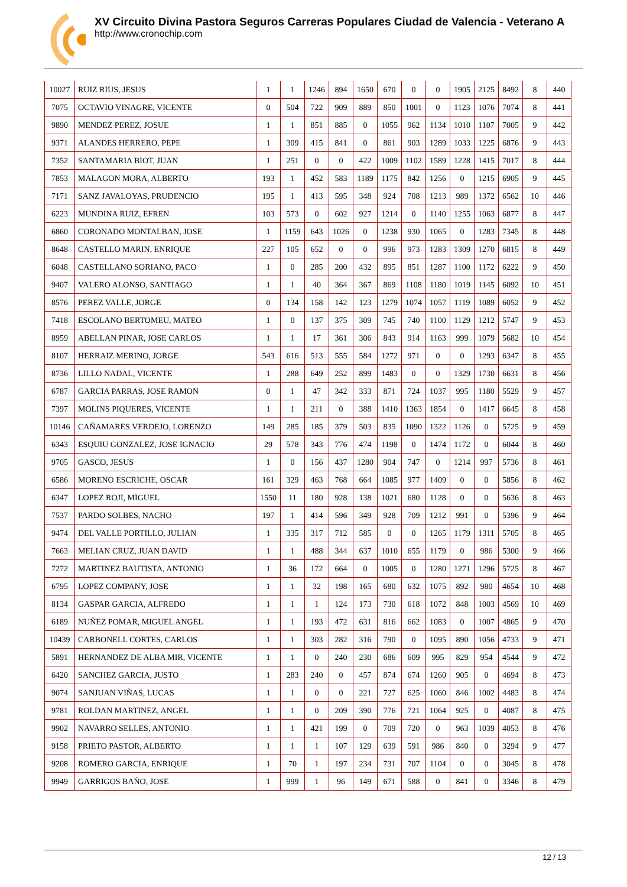XV Circuito Divina Pastora Seguros Carreras Populares Ciudad de Valencia - Veterano A
http://www.cronochip.com
| 10027 | RUIZ RIUS, JESUS | 1 | 1 | 1246 | 894 | 1650 | 670 | 0 | 0 | 1905 | 2125 | 8492 | 8 | 440 |
| 7075 | OCTAVIO VINAGRE, VICENTE | 0 | 504 | 722 | 909 | 889 | 850 | 1001 | 0 | 1123 | 1076 | 7074 | 8 | 441 |
| 9890 | MENDEZ PEREZ, JOSUE | 1 | 1 | 851 | 885 | 0 | 1055 | 962 | 1134 | 1010 | 1107 | 7005 | 9 | 442 |
| 9371 | ALANDES HERRERO, PEPE | 1 | 309 | 415 | 841 | 0 | 861 | 903 | 1289 | 1033 | 1225 | 6876 | 9 | 443 |
| 7352 | SANTAMARIA BIOT, JUAN | 1 | 251 | 0 | 0 | 422 | 1009 | 1102 | 1589 | 1228 | 1415 | 7017 | 8 | 444 |
| 7853 | MALAGON MORA, ALBERTO | 193 | 1 | 452 | 583 | 1189 | 1175 | 842 | 1256 | 0 | 1215 | 6905 | 9 | 445 |
| 7171 | SANZ JAVALOYAS, PRUDENCIO | 195 | 1 | 413 | 595 | 348 | 924 | 708 | 1213 | 989 | 1372 | 6562 | 10 | 446 |
| 6223 | MUNDINA RUIZ, EFREN | 103 | 573 | 0 | 602 | 927 | 1214 | 0 | 1140 | 1255 | 1063 | 6877 | 8 | 447 |
| 6860 | CORONADO MONTALBAN, JOSE | 1 | 1159 | 643 | 1026 | 0 | 1238 | 930 | 1065 | 0 | 1283 | 7345 | 8 | 448 |
| 8648 | CASTELLO MARIN, ENRIQUE | 227 | 105 | 652 | 0 | 0 | 996 | 973 | 1283 | 1309 | 1270 | 6815 | 8 | 449 |
| 6048 | CASTELLANO SORIANO, PACO | 1 | 0 | 285 | 200 | 432 | 895 | 851 | 1287 | 1100 | 1172 | 6222 | 9 | 450 |
| 9407 | VALERO ALONSO, SANTIAGO | 1 | 1 | 40 | 364 | 367 | 869 | 1108 | 1180 | 1019 | 1145 | 6092 | 10 | 451 |
| 8576 | PEREZ VALLE, JORGE | 0 | 134 | 158 | 142 | 123 | 1279 | 1074 | 1057 | 1119 | 1089 | 6052 | 9 | 452 |
| 7418 | ESCOLANO BERTOMEU, MATEO | 1 | 0 | 137 | 375 | 309 | 745 | 740 | 1100 | 1129 | 1212 | 5747 | 9 | 453 |
| 8959 | ABELLAN PINAR, JOSE CARLOS | 1 | 1 | 17 | 361 | 306 | 843 | 914 | 1163 | 999 | 1079 | 5682 | 10 | 454 |
| 8107 | HERRAIZ MERINO, JORGE | 543 | 616 | 513 | 555 | 584 | 1272 | 971 | 0 | 0 | 1293 | 6347 | 8 | 455 |
| 8736 | LILLO NADAL, VICENTE | 1 | 288 | 649 | 252 | 899 | 1483 | 0 | 0 | 1329 | 1730 | 6631 | 8 | 456 |
| 6787 | GARCIA PARRAS, JOSE RAMON | 0 | 1 | 47 | 342 | 333 | 871 | 724 | 1037 | 995 | 1180 | 5529 | 9 | 457 |
| 7397 | MOLINS PIQUERES, VICENTE | 1 | 1 | 211 | 0 | 388 | 1410 | 1363 | 1854 | 0 | 1417 | 6645 | 8 | 458 |
| 10146 | CAÑAMARES VERDEJO, LORENZO | 149 | 285 | 185 | 379 | 503 | 835 | 1090 | 1322 | 1126 | 0 | 5725 | 9 | 459 |
| 6343 | ESQUIU GONZALEZ, JOSE IGNACIO | 29 | 578 | 343 | 776 | 474 | 1198 | 0 | 1474 | 1172 | 0 | 6044 | 8 | 460 |
| 9705 | GASCO, JESUS | 1 | 0 | 156 | 437 | 1280 | 904 | 747 | 0 | 1214 | 997 | 5736 | 8 | 461 |
| 6586 | MORENO ESCRICHE, OSCAR | 161 | 329 | 463 | 768 | 664 | 1085 | 977 | 1409 | 0 | 0 | 5856 | 8 | 462 |
| 6347 | LOPEZ ROJI, MIGUEL | 1550 | 11 | 180 | 928 | 138 | 1021 | 680 | 1128 | 0 | 0 | 5636 | 8 | 463 |
| 7537 | PARDO SOLBES, NACHO | 197 | 1 | 414 | 596 | 349 | 928 | 709 | 1212 | 991 | 0 | 5396 | 9 | 464 |
| 9474 | DEL VALLE PORTILLO, JULIAN | 1 | 335 | 317 | 712 | 585 | 0 | 0 | 1265 | 1179 | 1311 | 5705 | 8 | 465 |
| 7663 | MELIAN CRUZ, JUAN DAVID | 1 | 1 | 488 | 344 | 637 | 1010 | 655 | 1179 | 0 | 986 | 5300 | 9 | 466 |
| 7272 | MARTINEZ BAUTISTA, ANTONIO | 1 | 36 | 172 | 664 | 0 | 1005 | 0 | 1280 | 1271 | 1296 | 5725 | 8 | 467 |
| 6795 | LOPEZ COMPANY, JOSE | 1 | 1 | 32 | 198 | 165 | 680 | 632 | 1075 | 892 | 980 | 4654 | 10 | 468 |
| 8134 | GASPAR GARCIA, ALFREDO | 1 | 1 | 1 | 124 | 173 | 730 | 618 | 1072 | 848 | 1003 | 4569 | 10 | 469 |
| 6189 | NUÑEZ POMAR, MIGUEL ANGEL | 1 | 1 | 193 | 472 | 631 | 816 | 662 | 1083 | 0 | 1007 | 4865 | 9 | 470 |
| 10439 | CARBONELL CORTES, CARLOS | 1 | 1 | 303 | 282 | 316 | 790 | 0 | 1095 | 890 | 1056 | 4733 | 9 | 471 |
| 5891 | HERNANDEZ DE ALBA MIR, VICENTE | 1 | 1 | 0 | 240 | 230 | 686 | 609 | 995 | 829 | 954 | 4544 | 9 | 472 |
| 6420 | SANCHEZ GARCIA, JUSTO | 1 | 283 | 240 | 0 | 457 | 874 | 674 | 1260 | 905 | 0 | 4694 | 8 | 473 |
| 9074 | SANJUAN VIÑAS, LUCAS | 1 | 1 | 0 | 0 | 221 | 727 | 625 | 1060 | 846 | 1002 | 4483 | 8 | 474 |
| 9781 | ROLDAN MARTINEZ, ANGEL | 1 | 1 | 0 | 209 | 390 | 776 | 721 | 1064 | 925 | 0 | 4087 | 8 | 475 |
| 9902 | NAVARRO SELLES, ANTONIO | 1 | 1 | 421 | 199 | 0 | 709 | 720 | 0 | 963 | 1039 | 4053 | 8 | 476 |
| 9158 | PRIETO PASTOR, ALBERTO | 1 | 1 | 1 | 107 | 129 | 639 | 591 | 986 | 840 | 0 | 3294 | 9 | 477 |
| 9208 | ROMERO GARCIA, ENRIQUE | 1 | 70 | 1 | 197 | 234 | 731 | 707 | 1104 | 0 | 0 | 3045 | 8 | 478 |
| 9949 | GARRIGOS BAÑO, JOSE | 1 | 999 | 1 | 96 | 149 | 671 | 588 | 0 | 841 | 0 | 3346 | 8 | 479 |
12 / 13